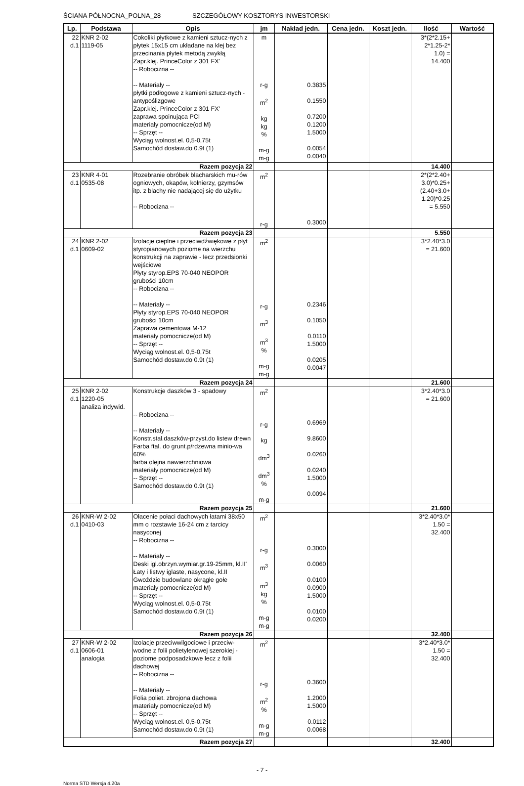ŚCIANA PÓŁNOCNA_POLNA_28 SZCZEGÓŁOWY KOSZTORYS INWESTORSKI
| Lp. | Podstawa | Opis | jm | Nakład jedn. | Cena jedn. | Koszt jedn. | Ilość | Wartość |
| --- | --- | --- | --- | --- | --- | --- | --- | --- |
| 22 d.1 | KNR 2-02 1119-05 | Cokoliki płytkowe z kamieni sztucz-nych z płytek 15x15 cm układane na klej bez przecinania płytek metodą zwykłą Zapr.klej. PrinceColor z 301 FX' -- Robocizna -- -- Materiały -- płytki podłogowe z kamieni sztucz-nych - antypoślizgowe Zapr.klej. PrinceColor z 301 FX' zaprawa spoinująca PCI materiały pomocnicze(od M) -- Sprzęt -- Wyciąg wolnost.el. 0,5-0,75t Samochód dostaw.do 0.9t (1) | m r-g m<sup>2</sup> kg kg % m-g m-g | 0.3835 0.1550 0.7200 0.1200 1.5000 0.0054 0.0040 | | | 3*(2*2.15+ 2*1.25-2* 1.0) = 14.400 | |
| Razem pozycja 22 | | | | | | | 14.400 | |
| 23 d.1 | KNR 4-01 0535-08 | Rozebranie obróbek blacharskich mu-rów ogniowych, okapów, kołnierzy, gzymsów itp. z blachy nie nadającej się do użytku -- Robocizna -- | m<sup>2</sup> r-g | 0.3000 | | | 2*(2*2.40+ 3.0)*0.25+ (2.40+3.0+ 1.20)*0.25 = 5.550 | |
| Razem pozycja 23 | | | | | | | 5.550 | |
| 24 d.1 | KNR 2-02 0609-02 | Izolacje cieplne i przeciwdźwiękowe z płyt styropianowych poziome na wierzchu konstrukcji na zaprawie - lecz przedsionki wejściowe Płyty styrop.EPS 70-040 NEOPOR grubości 10cm -- Robocizna -- -- Materiały -- Płyty styrop.EPS 70-040 NEOPOR grubości 10cm Zaprawa cementowa M-12 materiały pomocnicze(od M) -- Sprzęt -- Wyciąg wolnost.el. 0,5-0,75t Samochód dostaw.do 0.9t (1) | m<sup>2</sup> r-g m<sup>3</sup> m<sup>3</sup> % m-g m-g | 0.2346 0.1050 0.0110 1.5000 0.0205 0.0047 | | | 3*2.40*3.0 = 21.600 | |
| Razem pozycja 24 | | | | | | | 21.600 | |
| 25 d.1 | KNR 2-02 1220-05 analiza indywid. | Konstrukcje daszków 3 - spadowy -- Robocizna -- -- Materiały -- Konstr.stal.daszków-przyst.do listew drewn Farba ftal. do grunt.p/rdzewna minio-wa 60% farba olejna nawierzchniowa materiały pomocnicze(od M) -- Sprzęt -- Samochód dostaw.do 0.9t (1) | m<sup>2</sup> r-g kg dm<sup>3</sup> dm<sup>3</sup> % m-g | 0.6969 9.8600 0.0260 0.0240 1.5000 0.0094 | | | 3*2.40*3.0 = 21.600 | |
| Razem pozycja 25 | | | | | | | 21.600 | |
| 26 d.1 | KNR-W 2-02 0410-03 | Ołacenie połaci dachowych łatami 38x50 mm o rozstawie 16-24 cm z tarcicy nasyconej -- Robocizna -- -- Materiały -- Deski igl.obrzyn.wymiar.gr.19-25mm, kl.II' Łaty i listwy iglaste, nasycone, kl.II Gwoździe budowlane okrągłe gołe materiały pomocnicze(od M) -- Sprzęt -- Wyciąg wolnost.el. 0,5-0,75t Samochód dostaw.do 0.9t (1) | m<sup>2</sup> r-g m<sup>3</sup> m<sup>3</sup> kg % m-g m-g | 0.3000 0.0060 0.0100 0.0900 1.5000 0.0100 0.0200 | | | 3*2.40*3.0* 1.50 = 32.400 | |
| Razem pozycja 26 | | | | | | | 32.400 | |
| 27 d.1 | KNR-W 2-02 0606-01 analogia | Izolacje przeciwwilgociowe i przeciw-wodne z folii polietylenowej szerokiej - poziome podposadzkowe lecz z folii dachowej -- Robocizna -- -- Materiały -- Folia poliet. zbrojona dachowa materiały pomocnicze(od M) -- Sprzęt -- Wyciąg wolnost.el. 0,5-0,75t Samochód dostaw.do 0.9t (1) | m<sup>2</sup> r-g m<sup>2</sup> % m-g m-g | 0.3600 1.2000 1.5000 0.0112 0.0068 | | | 3*2.40*3.0* 1.50 = 32.400 | |
| Razem pozycja 27 | | | | | | | 32.400 | |
- 7 -
Norma STD Wersja 4.20a